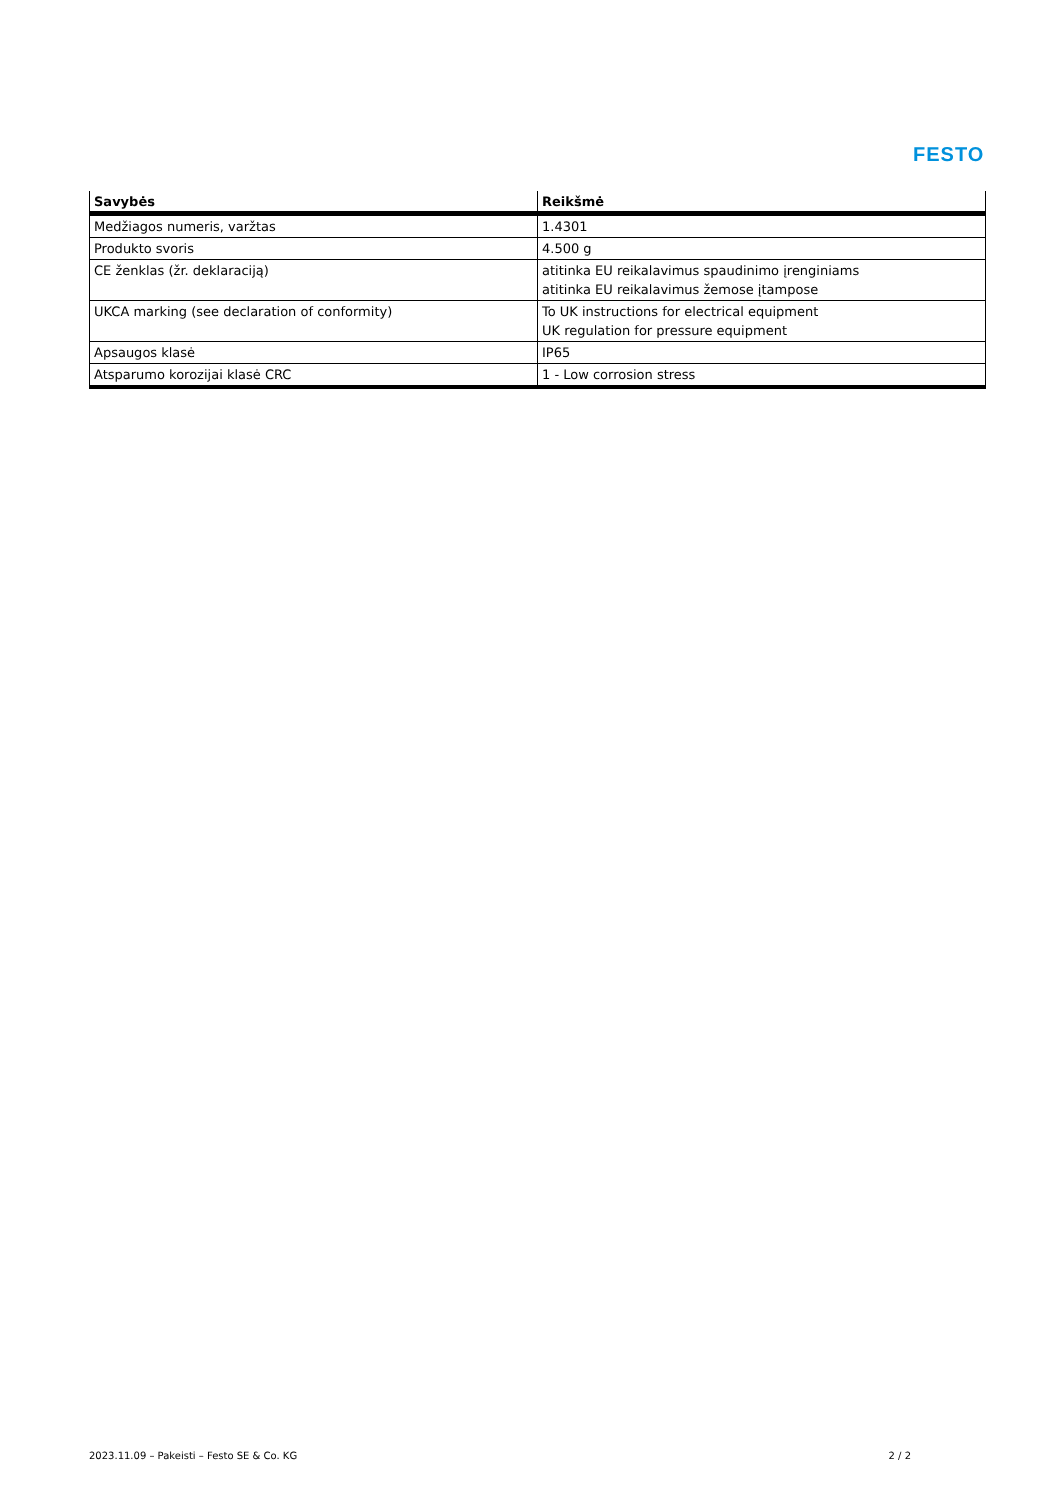FESTO
| Savybės | Reikšmė |
| --- | --- |
| Medžiagos numeris, varžtas | 1.4301 |
| Produkto svoris | 4.500 g |
| CE ženklas (žr. deklaraciją) | atitinka EU reikalavimus spaudinimo įrenginiams atitinka EU reikalavimus žemose įtampose |
| UKCA marking (see declaration of conformity) | To UK instructions for electrical equipment UK regulation for pressure equipment |
| Apsaugos klasė | IP65 |
| Atsparumo korozijai klasė CRC | 1 - Low corrosion stress |
2023.11.09 – Pakeisti – Festo SE & Co. KG 2 / 2